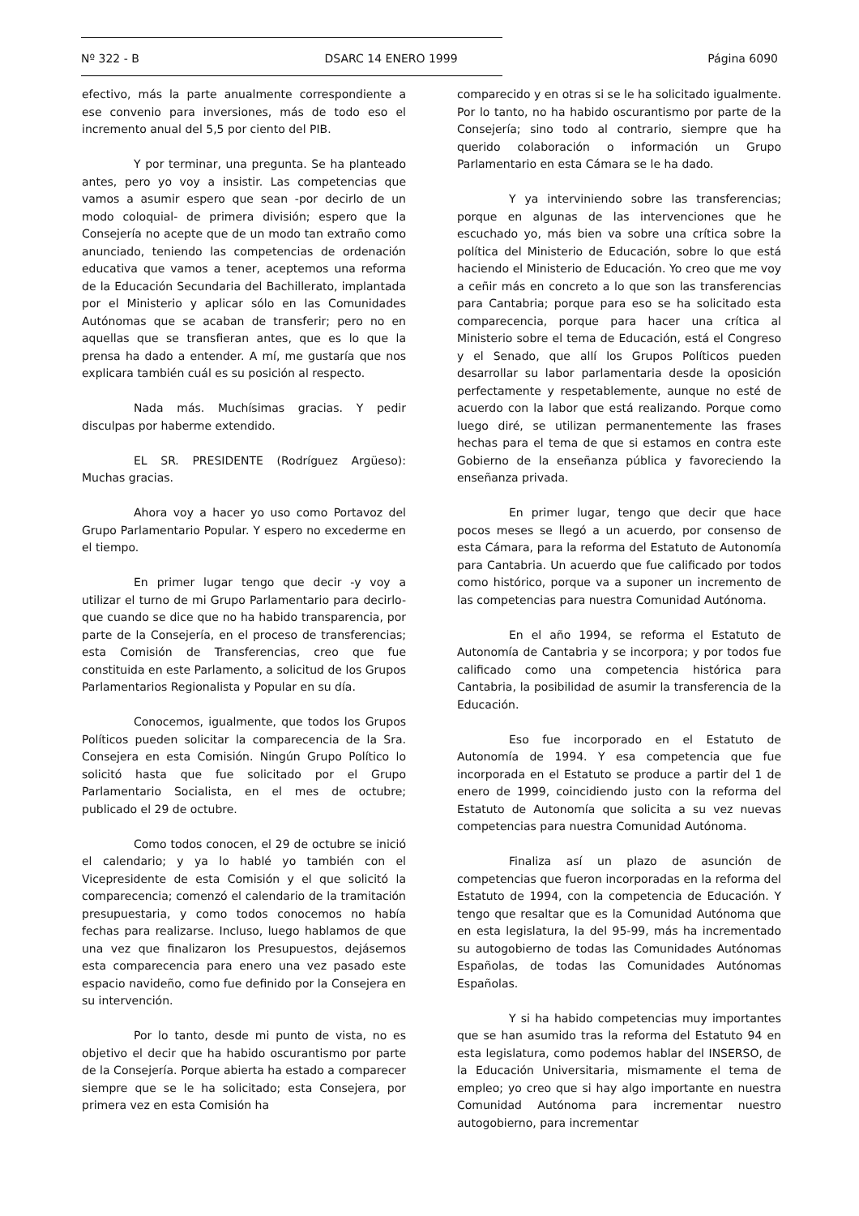Nº 322 - B DSARC 14 ENERO 1999 Página 6090
efectivo, más la parte anualmente correspondiente a ese convenio para inversiones, más de todo eso el incremento anual del 5,5 por ciento del PIB.
Y por terminar, una pregunta. Se ha planteado antes, pero yo voy a insistir. Las competencias que vamos a asumir espero que sean -por decirlo de un modo coloquial- de primera división; espero que la Consejería no acepte que de un modo tan extraño como anunciado, teniendo las competencias de ordenación educativa que vamos a tener, aceptemos una reforma de la Educación Secundaria del Bachillerato, implantada por el Ministerio y aplicar sólo en las Comunidades Autónomas que se acaban de transferir; pero no en aquellas que se transfieran antes, que es lo que la prensa ha dado a entender. A mí, me gustaría que nos explicara también cuál es su posición al respecto.
Nada más. Muchísimas gracias. Y pedir disculpas por haberme extendido.
EL SR. PRESIDENTE (Rodríguez Argüeso): Muchas gracias.
Ahora voy a hacer yo uso como Portavoz del Grupo Parlamentario Popular. Y espero no excederme en el tiempo.
En primer lugar tengo que decir -y voy a utilizar el turno de mi Grupo Parlamentario para decirlo- que cuando se dice que no ha habido transparencia, por parte de la Consejería, en el proceso de transferencias; esta Comisión de Transferencias, creo que fue constituida en este Parlamento, a solicitud de los Grupos Parlamentarios Regionalista y Popular en su día.
Conocemos, igualmente, que todos los Grupos Políticos pueden solicitar la comparecencia de la Sra. Consejera en esta Comisión. Ningún Grupo Político lo solicitó hasta que fue solicitado por el Grupo Parlamentario Socialista, en el mes de octubre; publicado el 29 de octubre.
Como todos conocen, el 29 de octubre se inició el calendario; y ya lo hablé yo también con el Vicepresidente de esta Comisión y el que solicitó la comparecencia; comenzó el calendario de la tramitación presupuestaria, y como todos conocemos no había fechas para realizarse. Incluso, luego hablamos de que una vez que finalizaron los Presupuestos, dejásemos esta comparecencia para enero una vez pasado este espacio navideño, como fue definido por la Consejera en su intervención.
Por lo tanto, desde mi punto de vista, no es objetivo el decir que ha habido oscurantismo por parte de la Consejería. Porque abierta ha estado a comparecer siempre que se le ha solicitado; esta Consejera, por primera vez en esta Comisión ha
comparecido y en otras si se le ha solicitado igualmente. Por lo tanto, no ha habido oscurantismo por parte de la Consejería; sino todo al contrario, siempre que ha querido colaboración o información un Grupo Parlamentario en esta Cámara se le ha dado.
Y ya interviniendo sobre las transferencias; porque en algunas de las intervenciones que he escuchado yo, más bien va sobre una crítica sobre la política del Ministerio de Educación, sobre lo que está haciendo el Ministerio de Educación. Yo creo que me voy a ceñir más en concreto a lo que son las transferencias para Cantabria; porque para eso se ha solicitado esta comparecencia, porque para hacer una crítica al Ministerio sobre el tema de Educación, está el Congreso y el Senado, que allí los Grupos Políticos pueden desarrollar su labor parlamentaria desde la oposición perfectamente y respetablemente, aunque no esté de acuerdo con la labor que está realizando. Porque como luego diré, se utilizan permanentemente las frases hechas para el tema de que si estamos en contra este Gobierno de la enseñanza pública y favoreciendo la enseñanza privada.
En primer lugar, tengo que decir que hace pocos meses se llegó a un acuerdo, por consenso de esta Cámara, para la reforma del Estatuto de Autonomía para Cantabria. Un acuerdo que fue calificado por todos como histórico, porque va a suponer un incremento de las competencias para nuestra Comunidad Autónoma.
En el año 1994, se reforma el Estatuto de Autonomía de Cantabria y se incorpora; y por todos fue calificado como una competencia histórica para Cantabria, la posibilidad de asumir la transferencia de la Educación.
Eso fue incorporado en el Estatuto de Autonomía de 1994. Y esa competencia que fue incorporada en el Estatuto se produce a partir del 1 de enero de 1999, coincidiendo justo con la reforma del Estatuto de Autonomía que solicita a su vez nuevas competencias para nuestra Comunidad Autónoma.
Finaliza así un plazo de asunción de competencias que fueron incorporadas en la reforma del Estatuto de 1994, con la competencia de Educación. Y tengo que resaltar que es la Comunidad Autónoma que en esta legislatura, la del 95-99, más ha incrementado su autogobierno de todas las Comunidades Autónomas Españolas, de todas las Comunidades Autónomas Españolas.
Y si ha habido competencias muy importantes que se han asumido tras la reforma del Estatuto 94 en esta legislatura, como podemos hablar del INSERSO, de la Educación Universitaria, mismamente el tema de empleo; yo creo que si hay algo importante en nuestra Comunidad Autónoma para incrementar nuestro autogobierno, para incrementar